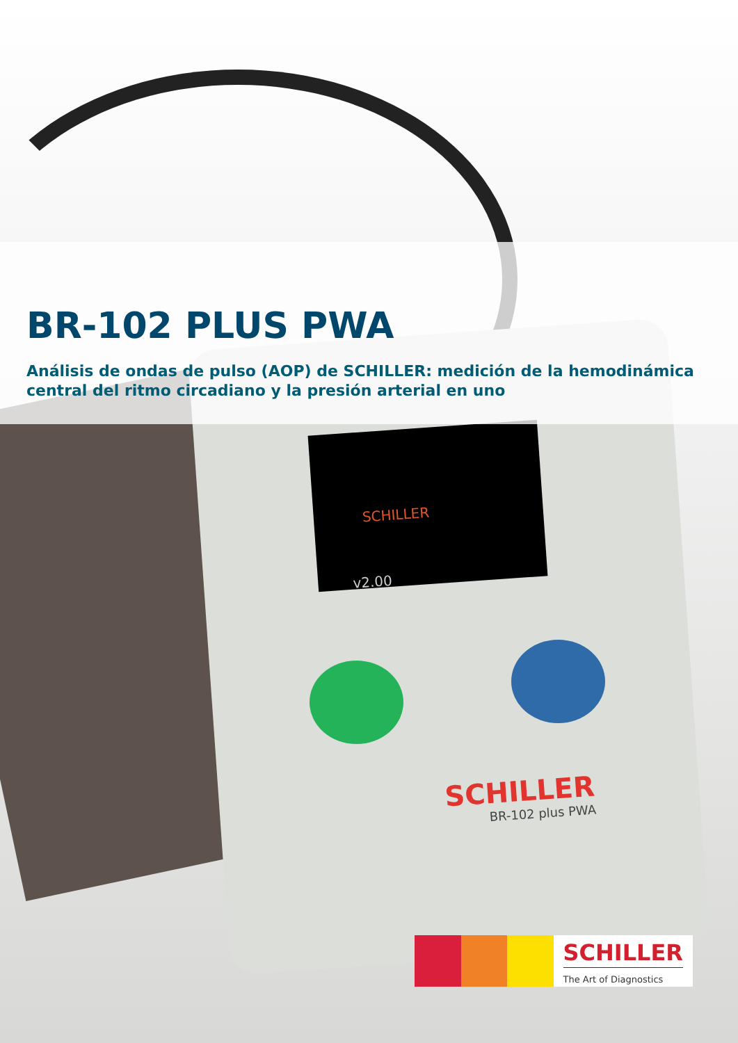SCHILLER
v2.00
SCHILLER
BR-102 plus PWA
BR-102 PLUS PWA
Análisis de ondas de pulso (AOP) de SCHILLER: medición de la hemodinámica central del ritmo circadiano y la presión arterial en uno
SCHILLER
The Art of Diagnostics